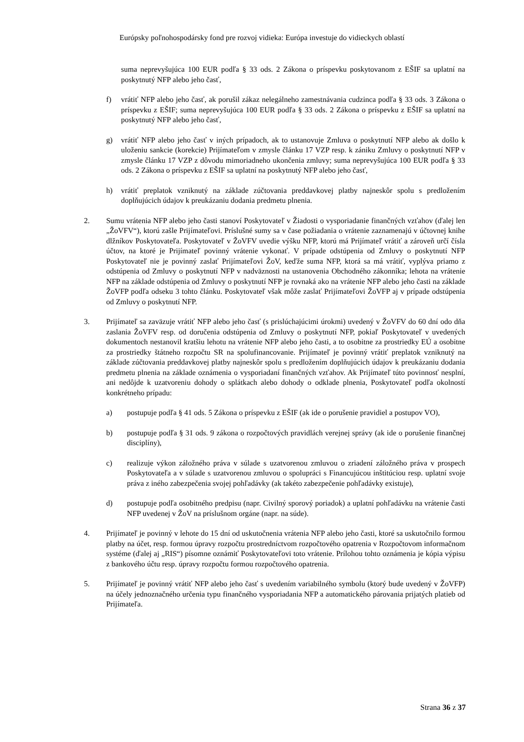Európsky poľnohospodársky fond pre rozvoj vidieka: Európa investuje do vidieckych oblastí
suma neprevyšujúca 100 EUR podľa § 33 ods. 2 Zákona o príspevku poskytovanom z EŠIF sa uplatní na poskytnutý NFP alebo jeho časť,
f) vrátiť NFP alebo jeho časť, ak porušil zákaz nelegálneho zamestnávania cudzinca podľa § 33 ods. 3 Zákona o príspevku z EŠIF; suma neprevyšujúca 100 EUR podľa § 33 ods. 2 Zákona o príspevku z EŠIF sa uplatní na poskytnutý NFP alebo jeho časť,
g) vrátiť NFP alebo jeho časť v iných prípadoch, ak to ustanovuje Zmluva o poskytnutí NFP alebo ak došlo k uloženiu sankcie (korekcie) Prijímateľom v zmysle článku 17 VZP resp. k zániku Zmluvy o poskytnutí NFP v zmysle článku 17 VZP z dôvodu mimoriadneho ukončenia zmluvy; suma neprevyšujúca 100 EUR podľa § 33 ods. 2 Zákona o príspevku z EŠIF sa uplatní na poskytnutý NFP alebo jeho časť,
h) vrátiť preplatok vzniknutý na základe zúčtovania preddavkovej platby najneskôr spolu s predložením doplňujúcich údajov k preukázaniu dodania predmetu plnenia.
2. Sumu vrátenia NFP alebo jeho časti stanoví Poskytovateľ v Žiadosti o vysporiadanie finančných vzťahov (ďalej len „ŽoVFV“), ktorú zašle Prijímateľovi. Príslušné sumy sa v čase požiadania o vrátenie zaznamenajú v účtovnej knihe dlžníkov Poskytovateľa. Poskytovateľ v ŽoVFV uvedie výšku NFP, ktorú má Prijímateľ vrátiť a zároveň určí čísla účtov, na ktoré je Prijímateľ povinný vrátenie vykonať. V prípade odstúpenia od Zmluvy o poskytnutí NFP Poskytovateľ nie je povinný zaslať Prijímateľovi ŽoV, keďže suma NFP, ktorá sa má vrátiť, vyplýva priamo z odstúpenia od Zmluvy o poskytnutí NFP v nadväznosti na ustanovenia Obchodného zákonníka; lehota na vrátenie NFP na základe odstúpenia od Zmluvy o poskytnutí NFP je rovnaká ako na vrátenie NFP alebo jeho časti na základe ŽoVFP podľa odseku 3 tohto článku. Poskytovateľ však môže zaslať Prijímateľovi ŽoVFP aj v prípade odstúpenia od Zmluvy o poskytnutí NFP.
3. Prijímateľ sa zaväzuje vrátiť NFP alebo jeho časť (s prislúchajúcimi úrokmi) uvedený v ŽoVFV do 60 dní odo dňa zaslania ŽoVFV resp. od doručenia odstúpenia od Zmluvy o poskytnutí NFP, pokiaľ Poskytovateľ v uvedených dokumentoch nestanovil kratšiu lehotu na vrátenie NFP alebo jeho časti, a to osobitne za prostriedky EÚ a osobitne za prostriedky štátneho rozpočtu SR na spolufinancovanie. Prijímateľ je povinný vrátiť preplatok vzniknutý na základe zúčtovania preddavkovej platby najneskôr spolu s predložením doplňujúcich údajov k preukázaniu dodania predmetu plnenia na základe oznámenia o vysporiadaní finančných vzťahov. Ak Prijímateľ túto povinnosť nesplní, ani nedôjde k uzatvoreniu dohody o splátkach alebo dohody o odklade plnenia, Poskytovateľ podľa okolností konkrétneho prípadu:
a) postupuje podľa § 41 ods. 5 Zákona o príspevku z EŠIF (ak ide o porušenie pravidiel a postupov VO),
b) postupuje podľa § 31 ods. 9 zákona o rozpočtových pravidlách verejnej správy (ak ide o porušenie finančnej disciplíny),
c) realizuje výkon záložného práva v súlade s uzatvorenou zmluvou o zriadení záložného práva v prospech Poskytovateľa a v súlade s uzatvorenou zmluvou o spolupráci s Financujúcou inštitúciou resp. uplatní svoje práva z iného zabezpečenia svojej pohľadávky (ak takéto zabezpečenie pohľadávky existuje),
d) postupuje podľa osobitného predpisu (napr. Civilný sporový poriadok) a uplatní pohľadávku na vrátenie časti NFP uvedenej v ŽoV na príslušnom orgáne (napr. na súde).
4. Prijímateľ je povinný v lehote do 15 dní od uskutočnenia vrátenia NFP alebo jeho časti, ktoré sa uskutočnilo formou platby na účet, resp. formou úpravy rozpočtu prostredníctvom rozpočtového opatrenia v Rozpočtovom informačnom systéme (ďalej aj „RIS“) písomne oznámiť Poskytovateľovi toto vrátenie. Prílohou tohto oznámenia je kópia výpisu z bankového účtu resp. úpravy rozpočtu formou rozpočtového opatrenia.
5. Prijímateľ je povinný vrátiť NFP alebo jeho časť s uvedením variabilného symbolu (ktorý bude uvedený v ŽoVFP) na účely jednoznačného určenia typu finančného vysporiadania NFP a automatického párovania prijatých platieb od Prijímateľa.
Strana 36 z 37